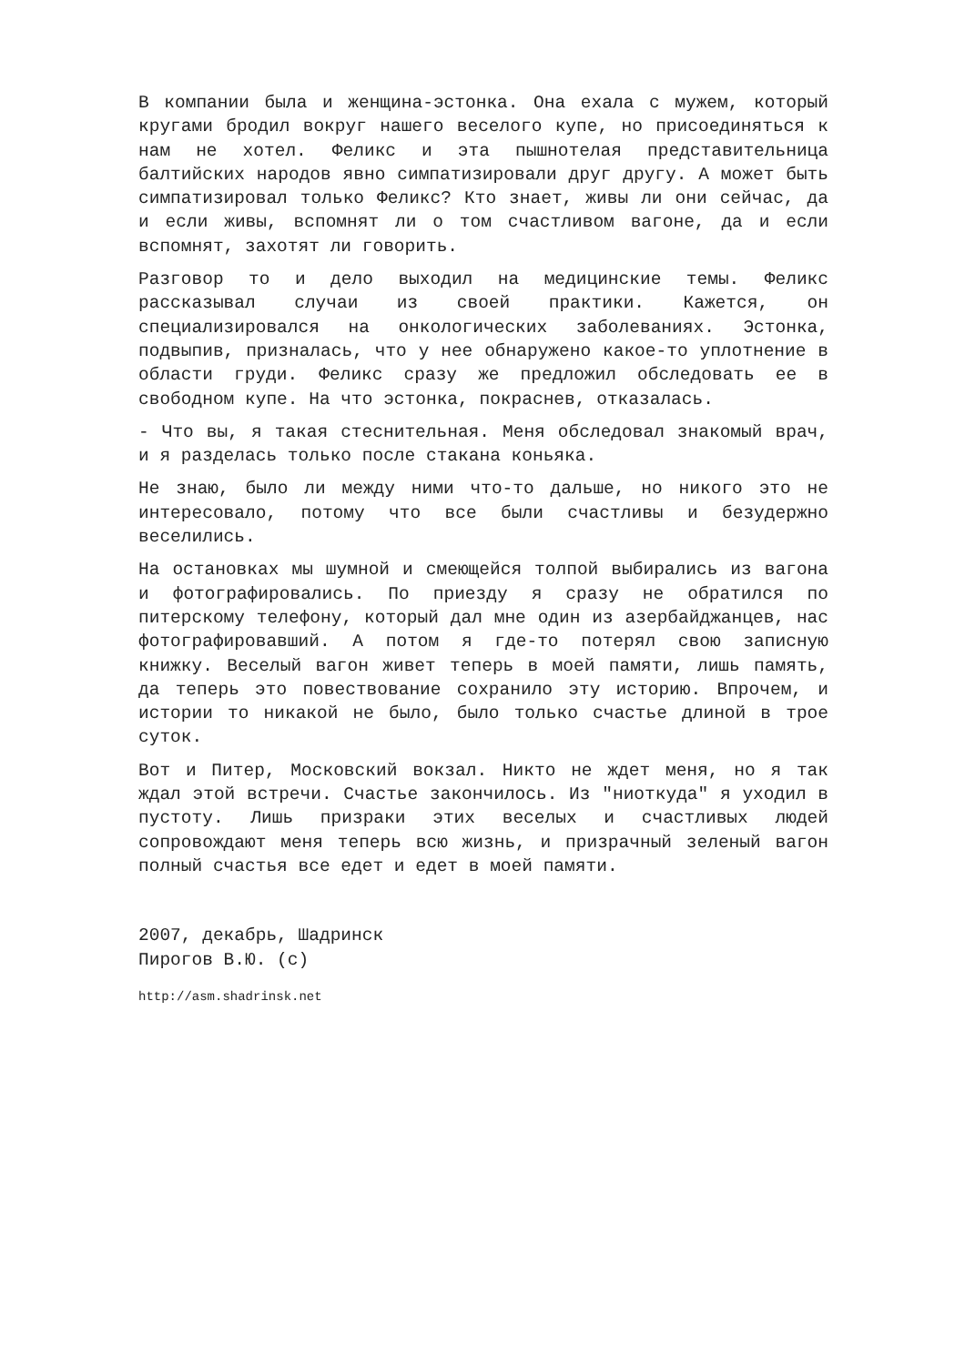В компании была и женщина-эстонка. Она ехала с мужем, который кругами бродил вокруг нашего веселого купе, но присоединяться к нам не хотел. Феликс и эта пышнотелая представительница балтийских народов явно симпатизировали друг другу. А может быть симпатизировал только Феликс? Кто знает, живы ли они сейчас, да и если живы, вспомнят ли о том счастливом вагоне, да и если вспомнят, захотят ли говорить.
Разговор то и дело выходил на медицинские темы. Феликс рассказывал случаи из своей практики. Кажется, он специализировался на онкологических заболеваниях. Эстонка, подвыпив, призналась, что у нее обнаружено какое-то уплотнение в области груди. Феликс сразу же предложил обследовать ее в свободном купе. На что эстонка, покраснев, отказалась.
- Что вы, я такая стеснительная. Меня обследовал знакомый врач, и я разделась только после стакана коньяка.
Не знаю, было ли между ними что-то дальше, но никого это не интересовало, потому что все были счастливы и безудержно веселились.
На остановках мы шумной и смеющейся толпой выбирались из вагона и фотографировались. По приезду я сразу не обратился по питерскому телефону, который дал мне один из азербайджанцев, нас фотографировавший. А потом я где-то потерял свою записную книжку. Веселый вагон живет теперь в моей памяти, лишь память, да теперь это повествование сохранило эту историю. Впрочем, и истории то никакой не было, было только счастье длиной в трое суток.
Вот и Питер, Московский вокзал. Никто не ждет меня, но я так ждал этой встречи. Счастье закончилось. Из "ниоткуда" я уходил в пустоту. Лишь призраки этих веселых и счастливых людей сопровождают меня теперь всю жизнь, и призрачный зеленый вагон полный счастья все едет и едет в моей памяти.
2007, декабрь, Шадринск
Пирогов В.Ю. (с)
http://asm.shadrinsk.net